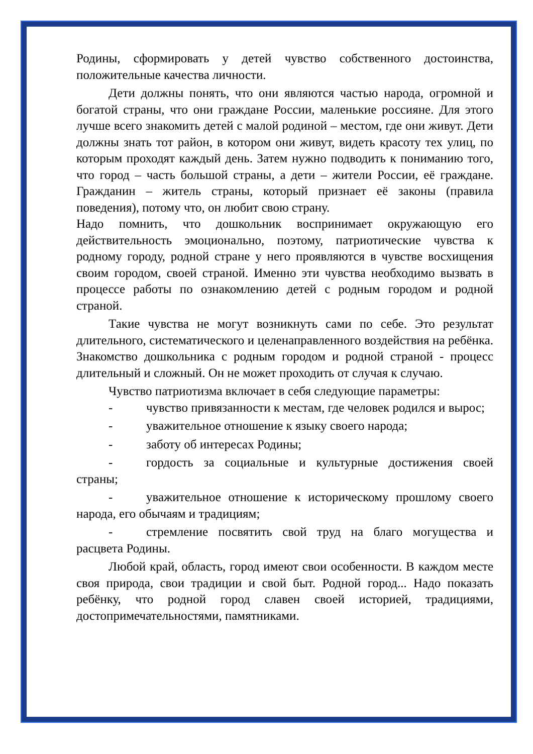Родины, сформировать у детей чувство собственного достоинства, положительные качества личности.
Дети должны понять, что они являются частью народа, огромной и богатой страны, что они граждане России, маленькие россияне. Для этого лучше всего знакомить детей с малой родиной – местом, где они живут. Дети должны знать тот район, в котором они живут, видеть красоту тех улиц, по которым проходят каждый день. Затем нужно подводить к пониманию того, что город – часть большой страны, а дети – жители России, её граждане. Гражданин – житель страны, который признает её законы (правила поведения), потому что, он любит свою страну.
Надо помнить, что дошкольник воспринимает окружающую его действительность эмоционально, поэтому, патриотические чувства к родному городу, родной стране у него проявляются в чувстве восхищения своим городом, своей страной. Именно эти чувства необходимо вызвать в процессе работы по ознакомлению детей с родным городом и родной страной.
Такие чувства не могут возникнуть сами по себе. Это результат длительного, систематического и целенаправленного воздействия на ребёнка. Знакомство дошкольника с родным городом и родной страной - процесс длительный и сложный. Он не может проходить от случая к случаю.
Чувство патриотизма включает в себя следующие параметры:
- чувство привязанности к местам, где человек родился и вырос;
- уважительное отношение к языку своего народа;
- заботу об интересах Родины;
- гордость за социальные и культурные достижения своей страны;
- уважительное отношение к историческому прошлому своего народа, его обычаям и традициям;
- стремление посвятить свой труд на благо могущества и расцвета Родины.
Любой край, область, город имеют свои особенности. В каждом месте своя природа, свои традиции и свой быт. Родной город... Надо показать ребёнку, что родной город славен своей историей, традициями, достопримечательностями, памятниками.